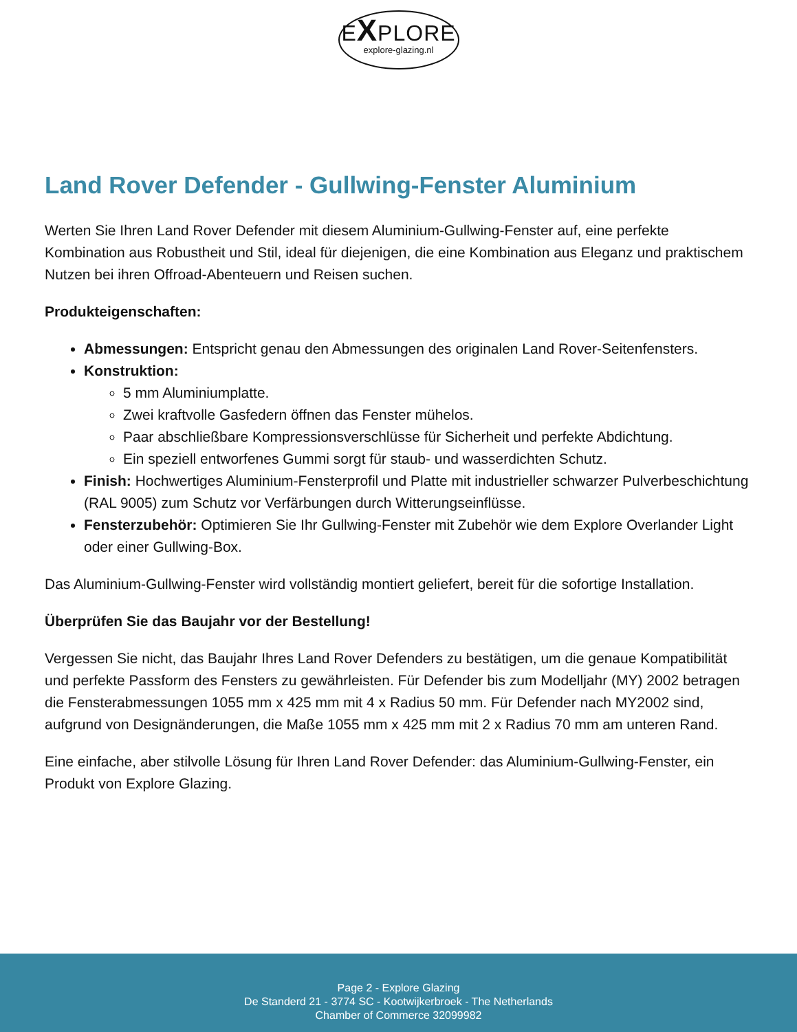EXPLORE
explore-glazing.nl
Land Rover Defender - Gullwing-Fenster Aluminium
Werten Sie Ihren Land Rover Defender mit diesem Aluminium-Gullwing-Fenster auf, eine perfekte Kombination aus Robustheit und Stil, ideal für diejenigen, die eine Kombination aus Eleganz und praktischem Nutzen bei ihren Offroad-Abenteuern und Reisen suchen.
Produkteigenschaften:
Abmessungen: Entspricht genau den Abmessungen des originalen Land Rover-Seitenfensters.
Konstruktion:
5 mm Aluminiumplatte.
Zwei kraftvolle Gasfedern öffnen das Fenster mühelos.
Paar abschließbare Kompressionsverschlüsse für Sicherheit und perfekte Abdichtung.
Ein speziell entworfenes Gummi sorgt für staub- und wasserdichten Schutz.
Finish: Hochwertiges Aluminium-Fensterprofil und Platte mit industrieller schwarzer Pulverbeschichtung (RAL 9005) zum Schutz vor Verfärbungen durch Witterungseinflüsse.
Fensterzubehör: Optimieren Sie Ihr Gullwing-Fenster mit Zubehör wie dem Explore Overlander Light oder einer Gullwing-Box.
Das Aluminium-Gullwing-Fenster wird vollständig montiert geliefert, bereit für die sofortige Installation.
Überprüfen Sie das Baujahr vor der Bestellung!
Vergessen Sie nicht, das Baujahr Ihres Land Rover Defenders zu bestätigen, um die genaue Kompatibilität und perfekte Passform des Fensters zu gewährleisten. Für Defender bis zum Modelljahr (MY) 2002 betragen die Fensterabmessungen 1055 mm x 425 mm mit 4 x Radius 50 mm. Für Defender nach MY2002 sind, aufgrund von Designänderungen, die Maße 1055 mm x 425 mm mit 2 x Radius 70 mm am unteren Rand.
Eine einfache, aber stilvolle Lösung für Ihren Land Rover Defender: das Aluminium-Gullwing-Fenster, ein Produkt von Explore Glazing.
Page 2 - Explore Glazing
De Standerd 21 - 3774 SC - Kootwijkerbroek - The Netherlands
Chamber of Commerce 32099982